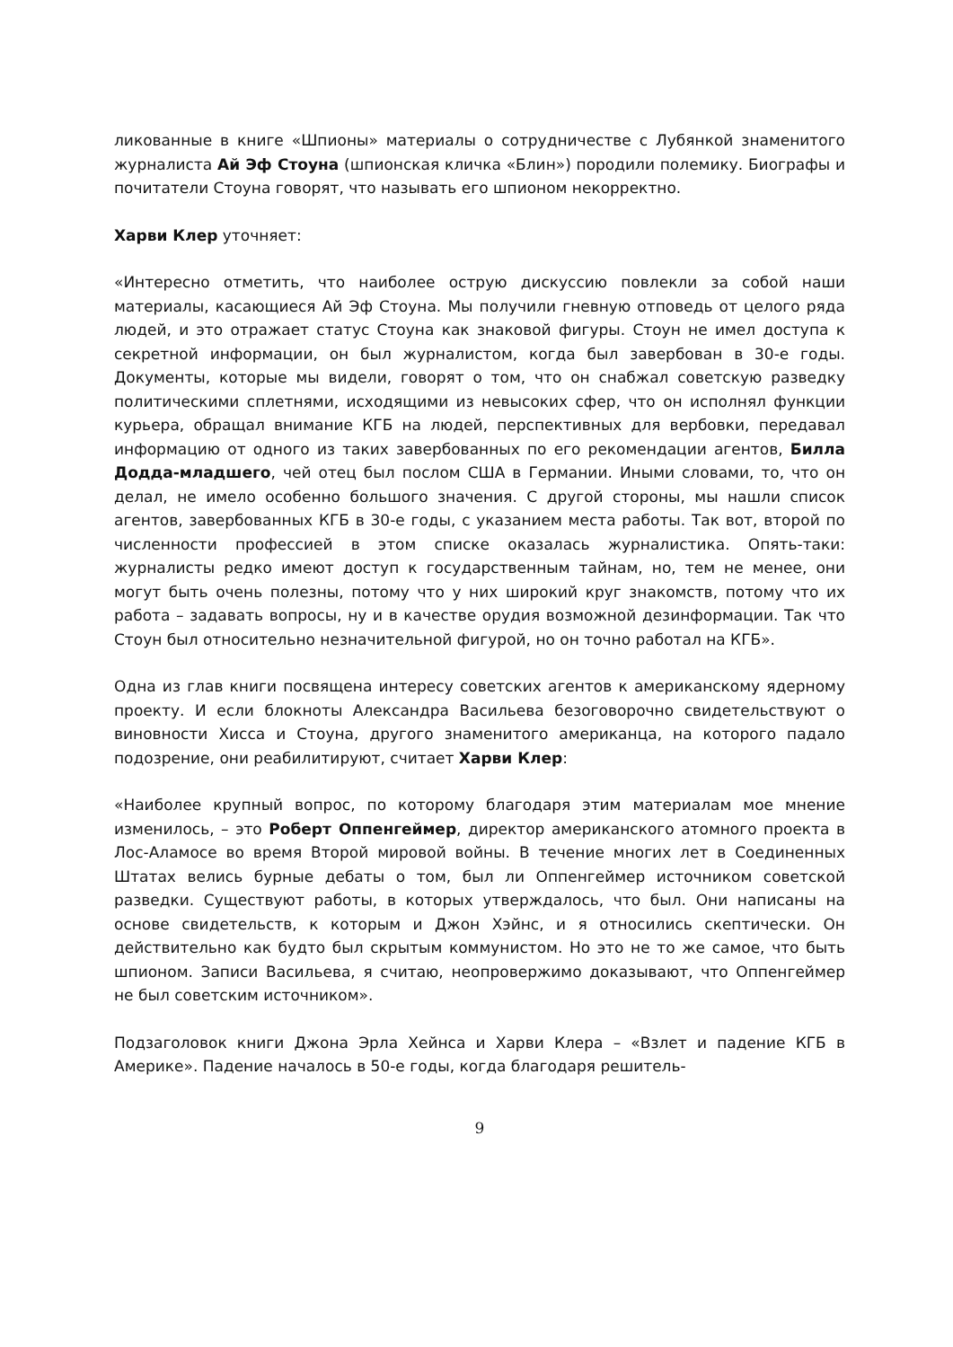ликованные в книге «Шпионы» материалы о сотрудничестве с Лубянкой знаменитого журналиста Ай Эф Стоуна (шпионская кличка «Блин») породили полемику. Биографы и почитатели Стоуна говорят, что называть его шпионом некорректно.
Харви Клер уточняет:
«Интересно отметить, что наиболее острую дискуссию повлекли за собой наши материалы, касающиеся Ай Эф Стоуна. Мы получили гневную отповедь от целого ряда людей, и это отражает статус Стоуна как знаковой фигуры. Стоун не имел доступа к секретной информации, он был журналистом, когда был завербован в 30-е годы. Документы, которые мы видели, говорят о том, что он снабжал советскую разведку политическими сплетнями, исходящими из невысоких сфер, что он исполнял функции курьера, обращал внимание КГБ на людей, перспективных для вербовки, передавал информацию от одного из таких завербованных по его рекомендации агентов, Билла Додда-младшего, чей отец был послом США в Германии. Иными словами, то, что он делал, не имело особенно большого значения. С другой стороны, мы нашли список агентов, завербованных КГБ в 30-е годы, с указанием места работы. Так вот, второй по численности профессией в этом списке оказалась журналистика. Опять-таки: журналисты редко имеют доступ к государственным тайнам, но, тем не менее, они могут быть очень полезны, потому что у них широкий круг знакомств, потому что их работа – задавать вопросы, ну и в качестве орудия возможной дезинформации. Так что Стоун был относительно незначительной фигурой, но он точно работал на КГБ».
Одна из глав книги посвящена интересу советских агентов к американскому ядерному проекту. И если блокноты Александра Васильева безоговорочно свидетельствуют о виновности Хисса и Стоуна, другого знаменитого американца, на которого падало подозрение, они реабилитируют, считает Харви Клер:
«Наиболее крупный вопрос, по которому благодаря этим материалам мое мнение изменилось, – это Роберт Оппенгеймер, директор американского атомного проекта в Лос-Аламосе во время Второй мировой войны. В течение многих лет в Соединенных Штатах велись бурные дебаты о том, был ли Оппенгеймер источником советской разведки. Существуют работы, в которых утверждалось, что был. Они написаны на основе свидетельств, к которым и Джон Хэйнс, и я относились скептически. Он действительно как будто был скрытым коммунистом. Но это не то же самое, что быть шпионом. Записи Васильева, я считаю, неопровержимо доказывают, что Оппенгеймер не был советским источником».
Подзаголовок книги Джона Эрла Хейнса и Харви Клера – «Взлет и падение КГБ в Америке». Падение началось в 50-е годы, когда благодаря решитель-
9